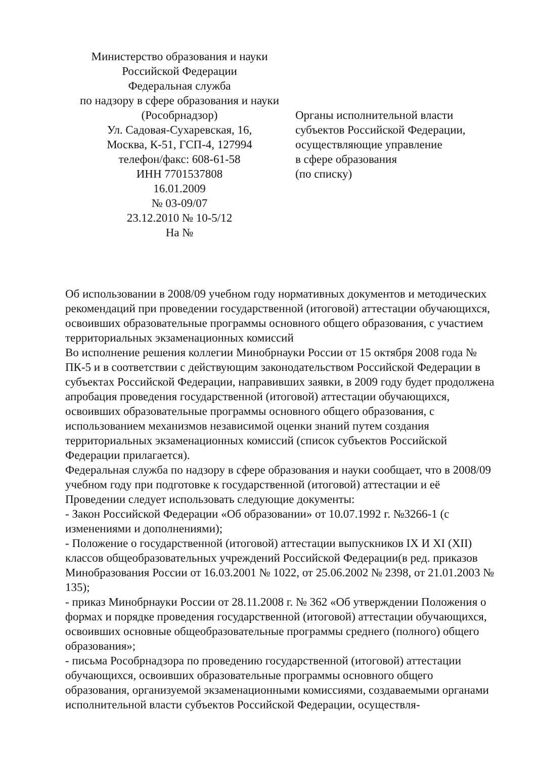Министерство образования и науки
Российской Федерации
Федеральная служба
по надзору в сфере образования и науки
(Рособрнадзор)
Ул. Садовая-Сухаревская, 16,
Москва, К-51, ГСП-4, 127994
телефон/факс: 608-61-58
ИНН 7701537808
16.01.2009
№ 03-09/07
23.12.2010 № 10-5/12
На №
Органы исполнительной власти
субъектов Российской Федерации,
осуществляющие управление
в сфере образования
(по списку)
Об использовании в 2008/09 учебном году нормативных документов и методических рекомендаций при проведении государственной (итоговой) аттестации обучающихся, освоивших образовательные программы основного общего образования, с участием территориальных экзаменационных комиссий
Во исполнение решения коллегии Минобрнауки России от 15 октября 2008 года № ПК-5 и в соответствии с действующим законодательством Российской Федерации в субъектах Российской Федерации, направивших заявки, в 2009 году будет продолжена апробация проведения государственной (итоговой) аттестации обучающихся, освоивших образовательные программы основного общего образования, с использованием механизмов независимой оценки знаний путем создания территориальных экзаменационных комиссий (список субъектов Российской Федерации прилагается).
Федеральная служба по надзору в сфере образования и науки сообщает, что в 2008/09 учебном году при подготовке к государственной (итоговой) аттестации и её
Проведении следует использовать следующие документы:
- Закон Российской Федерации «Об образовании» от 10.07.1992 г. №3266-1 (с изменениями и дополнениями);
- Положение о государственной (итоговой) аттестации выпускников IX И XI (XII) классов общеобразовательных учреждений Российской Федерации(в ред. приказов Минобразования России от 16.03.2001 № 1022, от 25.06.2002 № 2398, от 21.01.2003 № 135);
- приказ Минобрнауки России от 28.11.2008 г. № 362 «Об утверждении Положения о формах и порядке проведения государственной (итоговой) аттестации обучающихся, освоивших основные общеобразовательные программы среднего (полного) общего образования»;
- письма Рособрнадзора по проведению государственной (итоговой) аттестации обучающихся, освоивших образовательные программы основного общего образования, организуемой экзаменационными комиссиями, создаваемыми органами исполнительной власти субъектов Российской Федерации, осуществля-